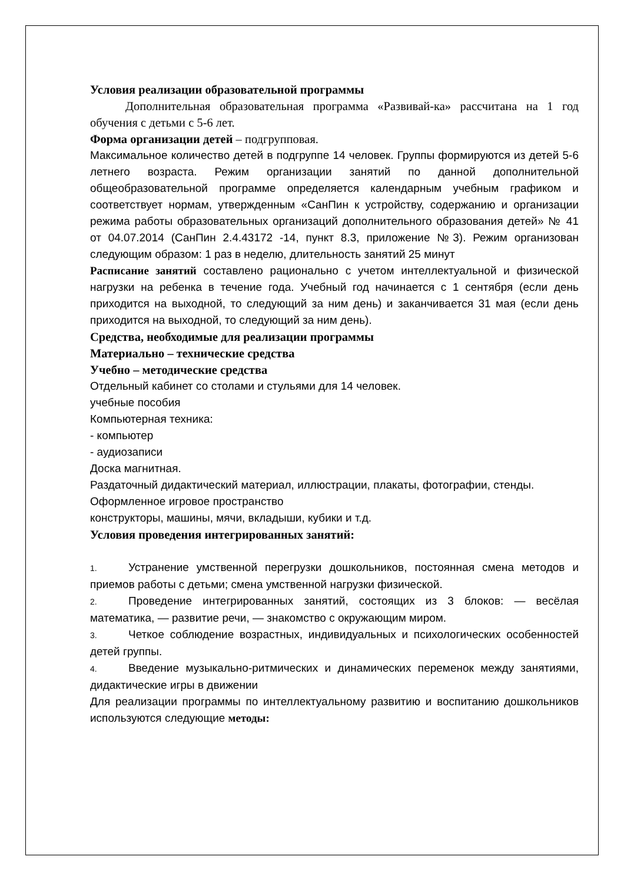Условия реализации образовательной программы
Дополнительная образовательная программа «Развивай-ка» рассчитана на 1 год обучения с детьми с 5-6 лет.
Форма организации детей – подгрупповая.
Максимальное количество детей в подгруппе 14 человек. Группы формируются из детей 5-6 летнего возраста. Режим организации занятий по данной дополнительной общеобразовательной программе определяется календарным учебным графиком и соответствует нормам, утвержденным «СанПин к устройству, содержанию и организации режима работы образовательных организаций дополнительного образования детей» № 41 от 04.07.2014 (СанПин 2.4.43172 -14, пункт 8.3, приложение №3). Режим организован следующим образом: 1 раз в неделю, длительность занятий 25 минут
Расписание занятий составлено рационально с учетом интеллектуальной и физической нагрузки на ребенка в течение года. Учебный год начинается с 1 сентября (если день приходится на выходной, то следующий за ним день) и заканчивается 31 мая (если день приходится на выходной, то следующий за ним день).
Средства, необходимые для реализации программы
Материально – технические средства
Учебно – методические средства
Отдельный кабинет со столами и стульями для 14 человек.
учебные пособия
Компьютерная техника:
- компьютер
- аудиозаписи
Доска магнитная.
Раздаточный дидактический материал, иллюстрации, плакаты, фотографии, стенды.
Оформленное игровое пространство
конструкторы, машины, мячи, вкладыши, кубики и т.д.
Условия проведения интегрированных занятий:
1. Устранение умственной перегрузки дошкольников, постоянная смена методов и приемов работы с детьми; смена умственной нагрузки физической.
2. Проведение интегрированных занятий, состоящих из 3 блоков: — весёлая математика, — развитие речи, — знакомство с окружающим миром.
3. Четкое соблюдение возрастных, индивидуальных и психологических особенностей детей группы.
4. Введение музыкально-ритмических и динамических переменок между занятиями, дидактические игры в движении
Для реализации программы по интеллектуальному развитию и воспитанию дошкольников используются следующие методы: